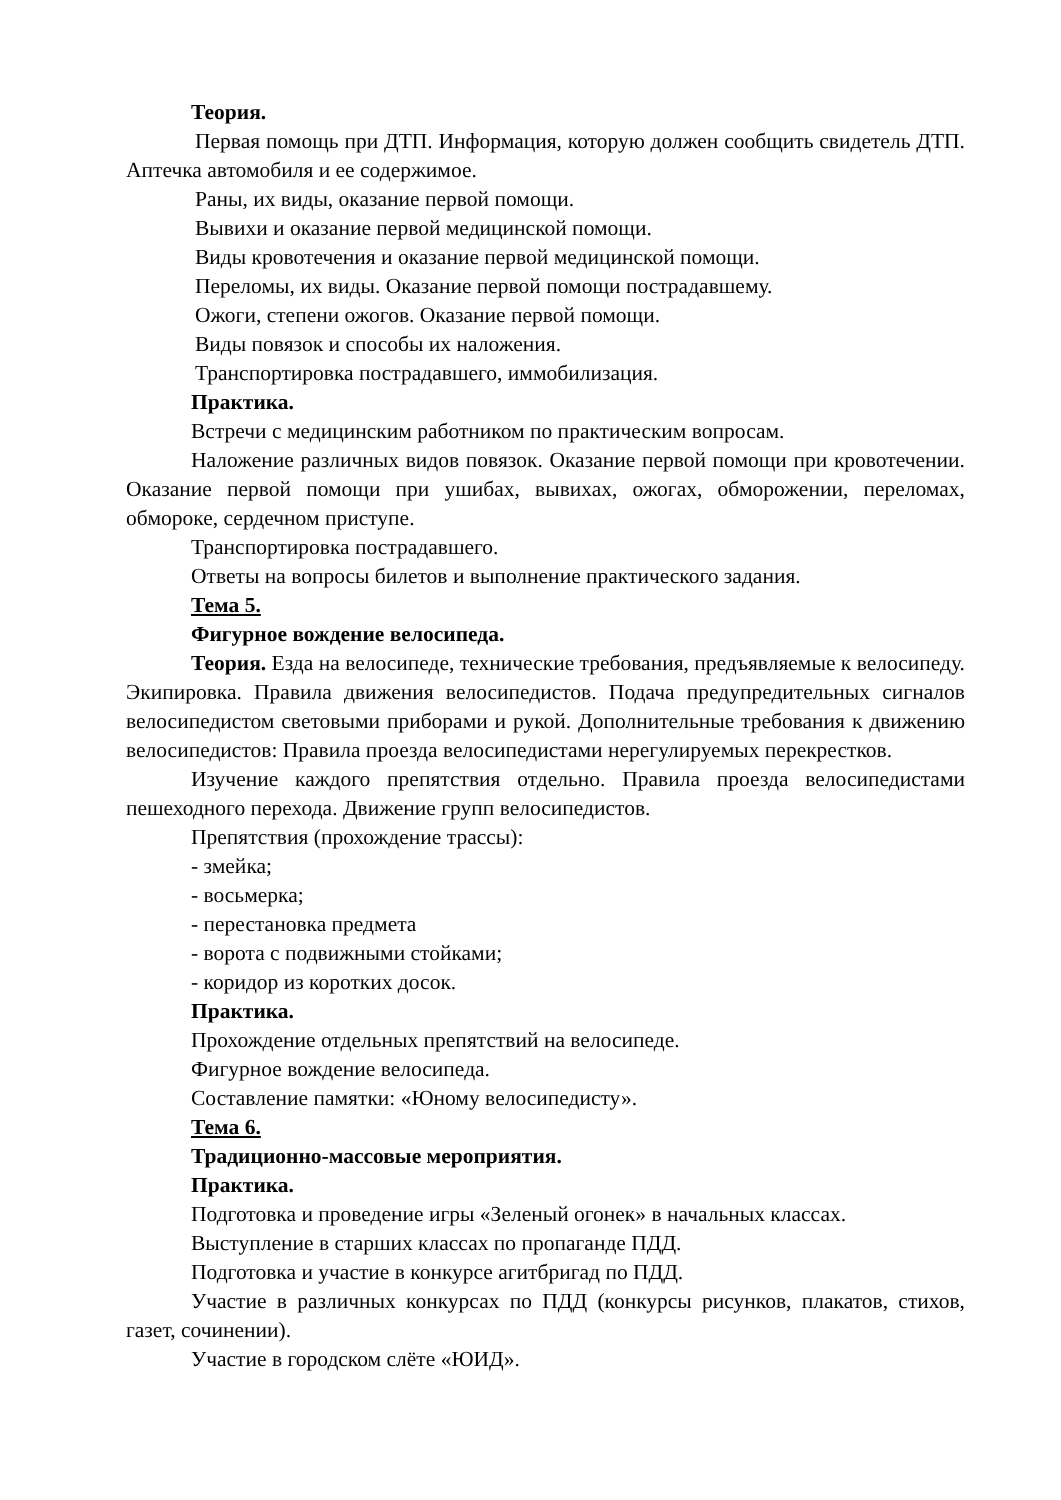Теория.
Первая помощь при ДТП. Информация, которую должен сообщить свидетель ДТП. Аптечка автомобиля и ее содержимое.
Раны, их виды, оказание первой помощи.
Вывихи и оказание первой медицинской помощи.
Виды кровотечения и оказание первой медицинской помощи.
Переломы, их виды. Оказание первой помощи пострадавшему.
Ожоги, степени ожогов. Оказание первой помощи.
Виды повязок и способы их наложения.
Транспортировка пострадавшего, иммобилизация.
Практика.
Встречи с медицинским работником по практическим вопросам.
Наложение различных видов повязок. Оказание первой помощи при кровотечении. Оказание первой помощи при ушибах, вывихах, ожогах, обморожении, переломах, обмороке, сердечном приступе.
Транспортировка пострадавшего.
Ответы на вопросы билетов и выполнение практического задания.
Тема 5.
Фигурное вождение велосипеда.
Теория. Езда на велосипеде, технические требования, предъявляемые к велосипеду. Экипировка. Правила движения велосипедистов. Подача предупредительных сигналов велосипедистом световыми приборами и рукой. Дополнительные требования к движению велосипедистов: Правила проезда велосипедистами нерегулируемых перекрестков.
Изучение каждого препятствия отдельно. Правила проезда велосипедистами пешеходного перехода. Движение групп велосипедистов.
Препятствия (прохождение трассы):
- змейка;
- восьмерка;
- перестановка предмета
- ворота с подвижными стойками;
- коридор из коротких досок.
Практика.
Прохождение отдельных препятствий на велосипеде.
Фигурное вождение велосипеда.
Составление памятки: «Юному велосипедисту».
Тема 6.
Традиционно-массовые мероприятия.
Практика.
Подготовка и проведение игры «Зеленый огонек» в начальных классах.
Выступление в старших классах по пропаганде ПДД.
Подготовка и участие в конкурсе агитбригад по ПДД.
Участие в различных конкурсах по ПДД (конкурсы рисунков, плакатов, стихов, газет, сочинении).
Участие в городском слёте «ЮИД».